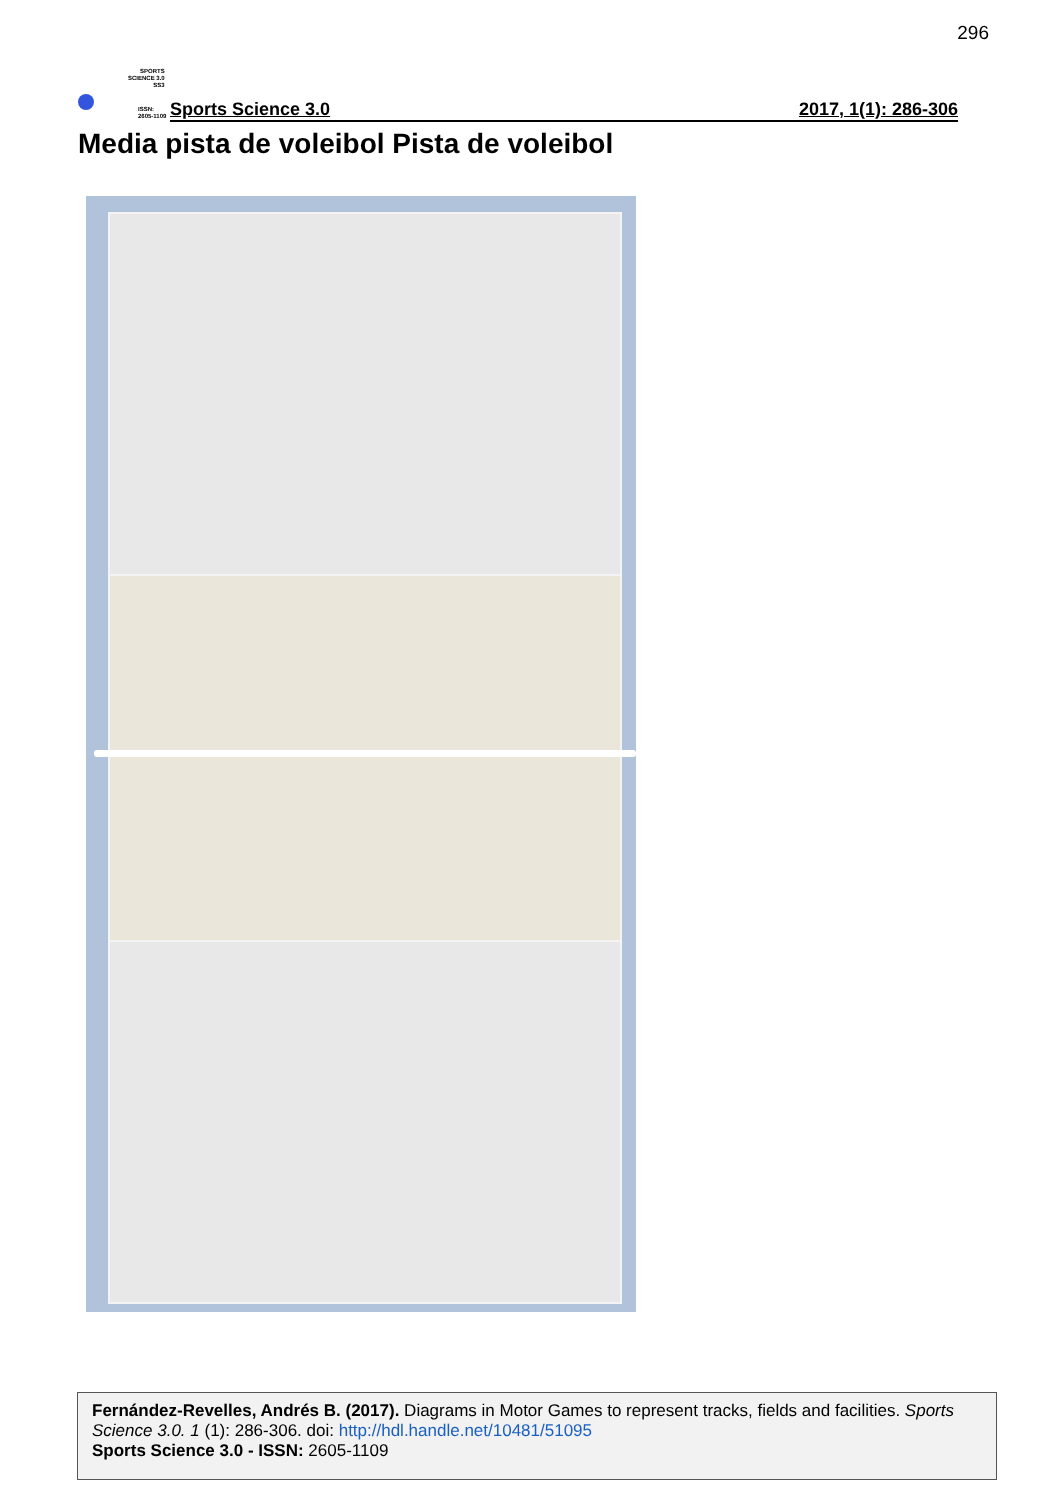296
SPORTS
SCIENCE 3.0
SS3
ISSN:
2605-1109
Sports Science 3.0 2017, 1(1): 286-306
Media pista de voleibol Pista de voleibol
Fernández-Revelles, Andrés B. (2017). Diagrams in Motor Games to represent tracks, fields and facilities. Sports Science 3.0. 1 (1): 286-306. doi: http://hdl.handle.net/10481/51095
Sports Science 3.0 - ISSN: 2605-1109